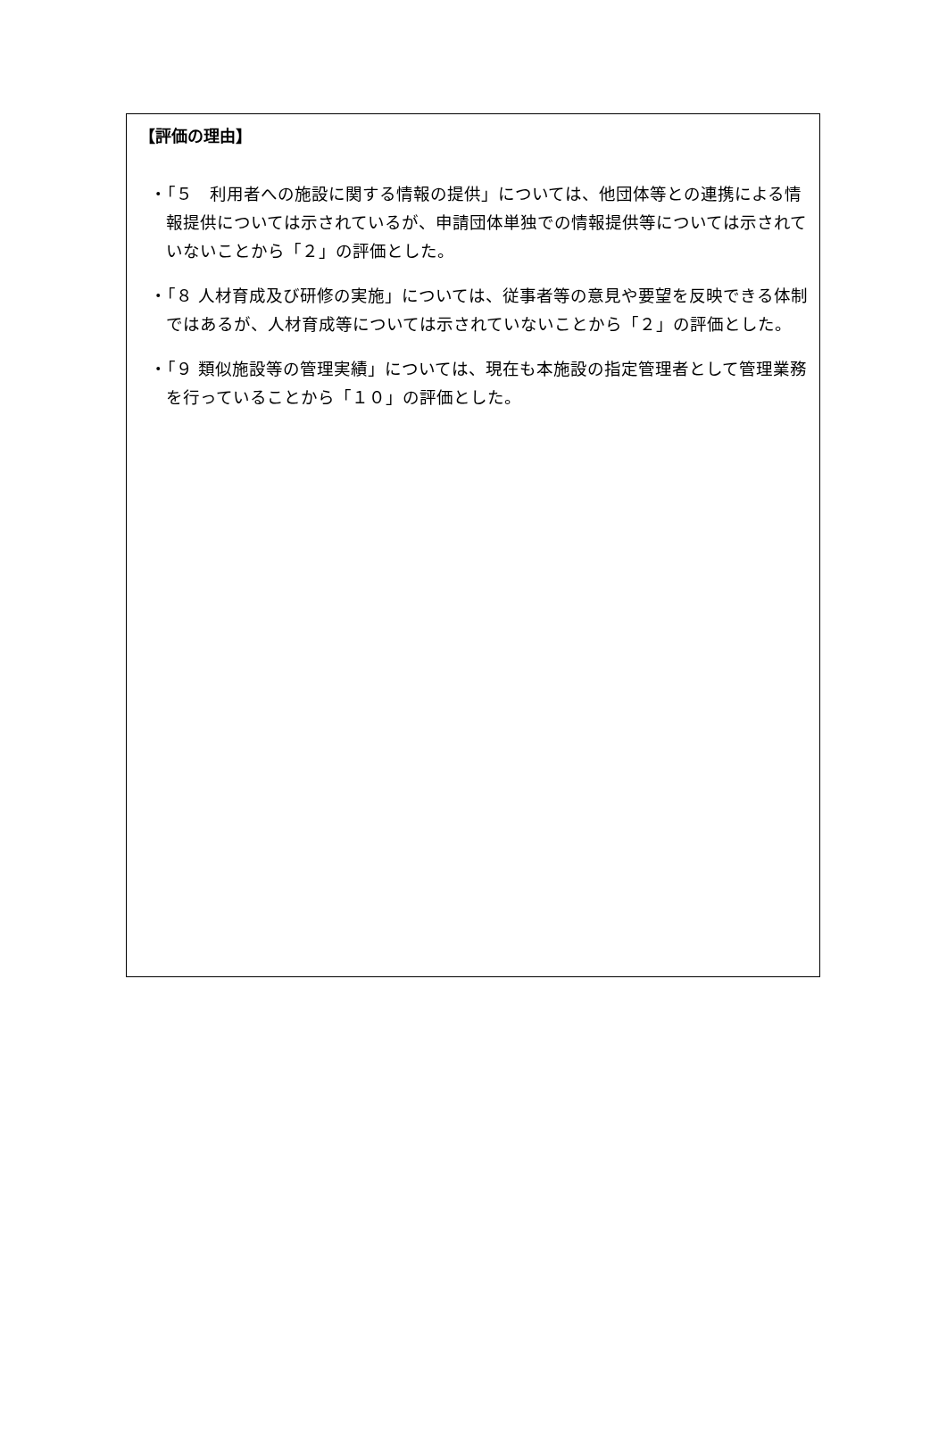【評価の理由】
・「５　利用者への施設に関する情報の提供」については、他団体等との連携による情報提供については示されているが、申請団体単独での情報提供等については示されていないことから「２」の評価とした。
・「８ 人材育成及び研修の実施」については、従事者等の意見や要望を反映できる体制ではあるが、人材育成等については示されていないことから「２」の評価とした。
・「９ 類似施設等の管理実績」については、現在も本施設の指定管理者として管理業務を行っていることから「１０」の評価とした。